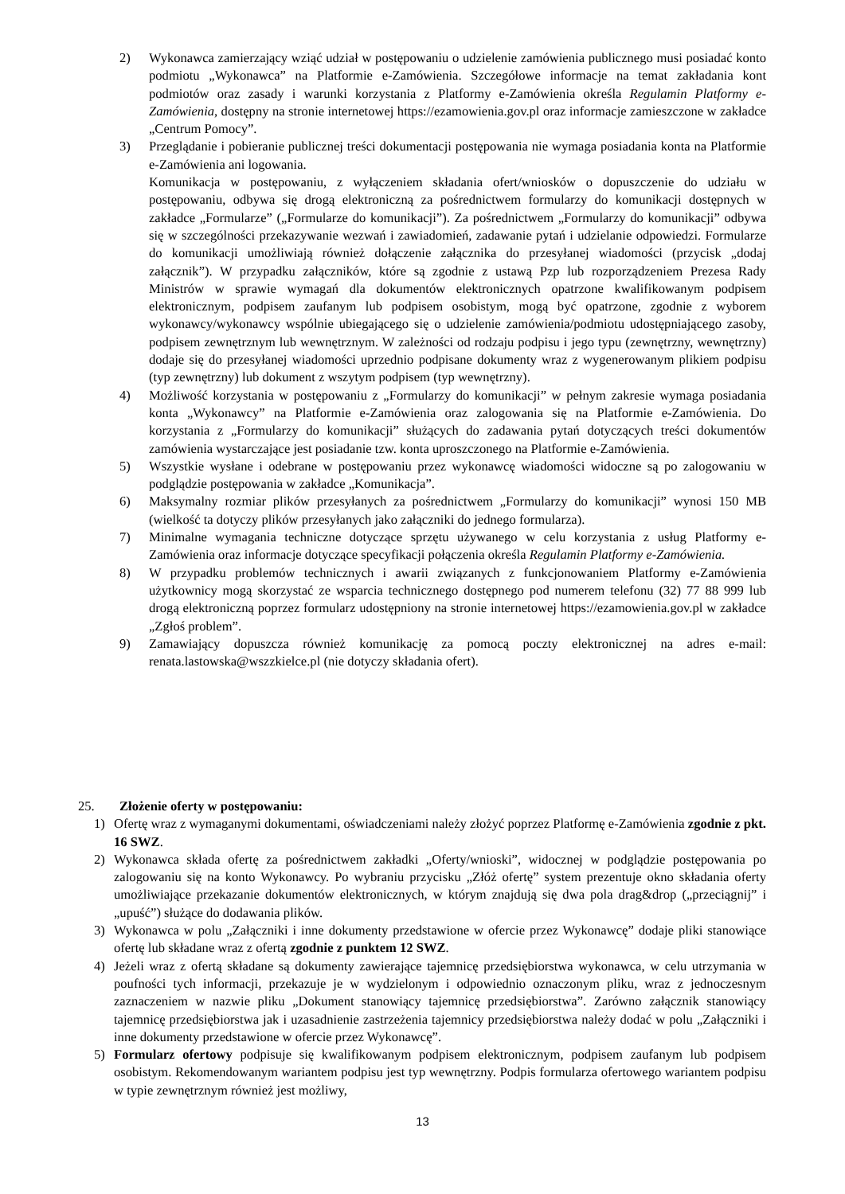2) Wykonawca zamierzający wziąć udział w postępowaniu o udzielenie zamówienia publicznego musi posiadać konto podmiotu „Wykonawca” na Platformie e-Zamówienia. Szczegółowe informacje na temat zakładania kont podmiotów oraz zasady i warunki korzystania z Platformy e-Zamówienia określa Regulamin Platformy e-Zamówienia, dostępny na stronie internetowej https://ezamowienia.gov.pl oraz informacje zamieszczone w zakładce „Centrum Pomocy”.
3) Przeglądanie i pobieranie publicznej treści dokumentacji postępowania nie wymaga posiadania konta na Platformie e-Zamówienia ani logowania.
Komunikacja w postępowaniu, z wyłączeniem składania ofert/wniosków o dopuszczenie do udziału w postępowaniu, odbywa się drogą elektroniczną za pośrednictwem formularzy do komunikacji dostępnych w zakładce „Formularze” („Formularze do komunikacji”). Za pośrednictwem „Formularzy do komunikacji” odbywa się w szczególności przekazywanie wezwań i zawiadomień, zadawanie pytań i udzielanie odpowiedzi. Formularze do komunikacji umożliwiają również dołączenie załącznika do przesyłanej wiadomości (przycisk „dodaj załącznik”). W przypadku załączników, które są zgodnie z ustawą Pzp lub rozporządzeniem Prezesa Rady Ministrów w sprawie wymagań dla dokumentów elektronicznych opatrzone kwalifikowanym podpisem elektronicznym, podpisem zaufanym lub podpisem osobistym, mogą być opatrzone, zgodnie z wyborem wykonawcy/wykonawcy wspólnie ubiegającego się o udzielenie zamówienia/podmiotu udostępniającego zasoby, podpisem zewnętrznym lub wewnętrznym. W zależności od rodzaju podpisu i jego typu (zewnętrzny, wewnętrzny) dodaje się do przesyłanej wiadomości uprzednio podpisane dokumenty wraz z wygenerowanym plikiem podpisu (typ zewnętrzny) lub dokument z wszytym podpisem (typ wewnętrzny).
4) Możliwość korzystania w postępowaniu z „Formularzy do komunikacji” w pełnym zakresie wymaga posiadania konta „Wykonawcy” na Platformie e-Zamówienia oraz zalogowania się na Platformie e-Zamówienia. Do korzystania z „Formularzy do komunikacji” służących do zadawania pytań dotyczących treści dokumentów zamówienia wystarczające jest posiadanie tzw. konta uproszczonego na Platformie e-Zamówienia.
5) Wszystkie wysłane i odebrane w postępowaniu przez wykonawcę wiadomości widoczne są po zalogowaniu w podglądzie postępowania w zakładce „Komunikacja”.
6) Maksymalny rozmiar plików przesyłanych za pośrednictwem „Formularzy do komunikacji” wynosi 150 MB (wielkość ta dotyczy plików przesyłanych jako załączniki do jednego formularza).
7) Minimalne wymagania techniczne dotyczące sprzętu używanego w celu korzystania z usług Platformy e-Zamówienia oraz informacje dotyczące specyfikacji połączenia określa Regulamin Platformy e-Zamówienia.
8) W przypadku problemów technicznych i awarii związanych z funkcjonowaniem Platformy e-Zamówienia użytkownicy mogą skorzystać ze wsparcia technicznego dostępnego pod numerem telefonu (32) 77 88 999 lub drogą elektroniczną poprzez formularz udostępniony na stronie internetowej https://ezamowienia.gov.pl w zakładce „Zgłoś problem”.
9) Zamawiający dopuszcza również komunikację za pomocą poczty elektronicznej na adres e-mail: renata.lastowska@wszzkielce.pl (nie dotyczy składania ofert).
25. Złożenie oferty w postępowaniu:
1) Ofertę wraz z wymaganymi dokumentami, oświadczeniami należy złożyć poprzez Platformę e-Zamówienia zgodnie z pkt. 16 SWZ.
2) Wykonawca składa ofertę za pośrednictwem zakładki „Oferty/wnioski”, widocznej w podglądzie postępowania po zalogowaniu się na konto Wykonawcy. Po wybraniu przycisku „Złóż ofertę” system prezentuje okno składania oferty umożliwiające przekazanie dokumentów elektronicznych, w którym znajdują się dwa pola drag&drop („przeciągnij” i „upuść”) służące do dodawania plików.
3) Wykonawca w polu „Załączniki i inne dokumenty przedstawione w ofercie przez Wykonawcę” dodaje pliki stanowiące ofertę lub składane wraz z ofertą zgodnie z punktem 12 SWZ.
4) Jeżeli wraz z ofertą składane są dokumenty zawierające tajemnicę przedsiębiorstwa wykonawca, w celu utrzymania w poufności tych informacji, przekazuje je w wydzielonym i odpowiednio oznaczonym pliku, wraz z jednoczesnym zaznaczeniem w nazwie pliku „Dokument stanowiący tajemnicę przedsiębiorstwa”. Zarówno załącznik stanowiący tajemnicę przedsiębiorstwa jak i uzasadnienie zastrzeżenia tajemnicy przedsiębiorstwa należy dodać w polu „Załączniki i inne dokumenty przedstawione w ofercie przez Wykonawcę”.
5) Formularz ofertowy podpisuje się kwalifikowanym podpisem elektronicznym, podpisem zaufanym lub podpisem osobistym. Rekomendowanym wariantem podpisu jest typ wewnętrzny. Podpis formularza ofertowego wariantem podpisu w typie zewnętrznym również jest możliwy,
13